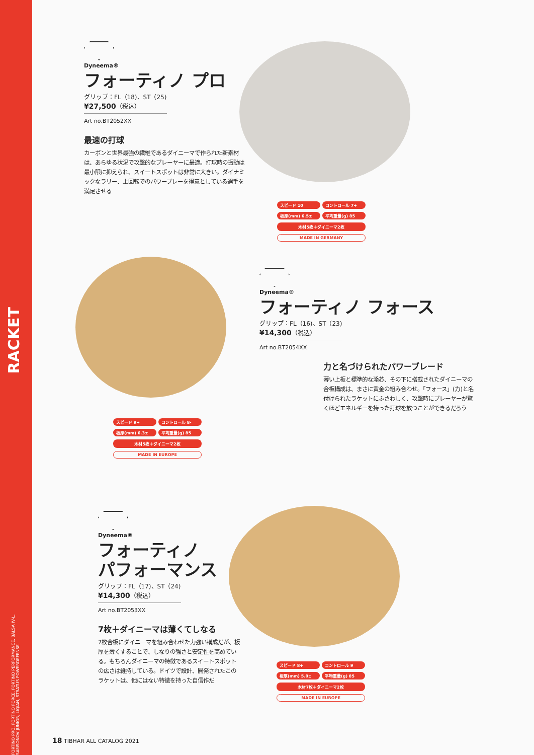RACKET
FORTINO PRO, FORTINO FORCE, FORTINO PERFORMANCE, BALSA IV-L, SAMSONOV JUNIOR, LIQIAN, STRATUS POWERDEFENSE
Dyneema®
フォーティノ プロ
グリップ：FL（18)、ST（25)
¥27,500（税込）
Art no.BT2052XX
最速の打球
カーボンと世界最強の繊維であるダイニーマで作られた新素材は、あらゆる状況で攻撃的なプレーヤーに最適。打球時の振動は最小限に抑えられ、スイートスポットは非常に大きい。ダイナミックなラリー、上回転でのパワープレーを得意としている選手を満足させる
スピード 10 コントロール 7+
板厚(mm) 6.5± 平均重量(g) 85
木材5枚＋ダイニーマ2枚
MADE IN GERMANY
Dyneema®
フォーティノ フォース
グリップ：FL（16)、ST（23)
¥14,300（税込）
Art no.BT2054XX
力と名づけられたパワーブレード
薄い上板と標準的な添芯、その下に搭載されたダイニーマの合板構成は、まさに黄金の組み合わせ。「フォース」(力)と名付けられたラケットにふさわしく、攻撃時にプレーヤーが驚くほどエネルギーを持った打球を放つことができるだろう
スピード 9+ コントロール 8-
板厚(mm) 6.3± 平均重量(g) 85
木材5枚＋ダイニーマ2枚
MADE IN EUROPE
Dyneema®
フォーティノ
パフォーマンス
グリップ：FL（17)、ST（24)
¥14,300（税込）
Art no.BT2053XX
7枚＋ダイニーマは薄くてしなる
7枚合板にダイニーマを組み合わせた力強い構成だが、板厚を薄くすることで、しなりの強さと安定性を高めている。もちろんダイニーマの特徴であるスイートスポットの広さは維持している。ドイツで設計、開発されたこのラケットは、他にはない特徴を持った自信作だ
スピード 8+ コントロール 9
板厚(mm) 5.0± 平均重量(g) 85
木材7枚＋ダイニーマ2枚
MADE IN EUROPE
18 TIBHAR ALL CATALOG 2021